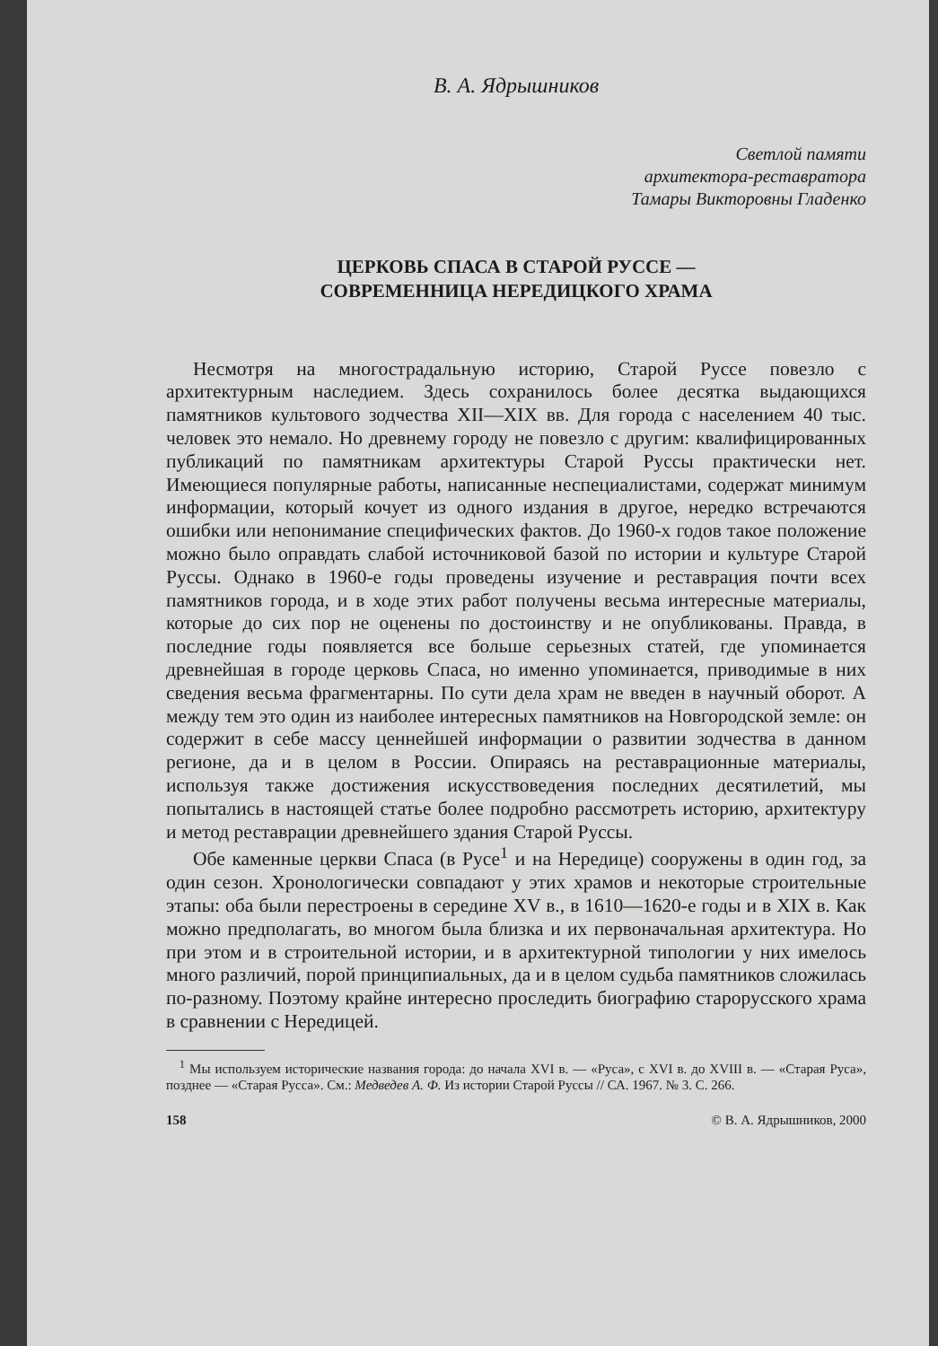В. А. Ядрышников
Светлой памяти
архитектора-реставратора
Тамары Викторовны Гладенко
ЦЕРКОВЬ СПАСА В СТАРОЙ РУССЕ —
СОВРЕМЕННИЦА НЕРЕДИЦКОГО ХРАМА
Несмотря на многострадальную историю, Старой Руссе повезло с архитектурным наследием. Здесь сохранилось более десятка выдающихся памятников культового зодчества XII—XIX вв. Для города с населением 40 тыс. человек это немало. Но древнему городу не повезло с другим: квалифицированных публикаций по памятникам архитектуры Старой Руссы практически нет. Имеющиеся популярные работы, написанные неспециалистами, содержат минимум информации, который кочует из одного издания в другое, нередко встречаются ошибки или непонимание специфических фактов. До 1960-х годов такое положение можно было оправдать слабой источниковой базой по истории и культуре Старой Руссы. Однако в 1960-е годы проведены изучение и реставрация почти всех памятников города, и в ходе этих работ получены весьма интересные материалы, которые до сих пор не оценены по достоинству и не опубликованы. Правда, в последние годы появляется все больше серьезных статей, где упоминается древнейшая в городе церковь Спаса, но именно упоминается, приводимые в них сведения весьма фрагментарны. По сути дела храм не введен в научный оборот. А между тем это один из наиболее интересных памятников на Новгородской земле: он содержит в себе массу ценнейшей информации о развитии зодчества в данном регионе, да и в целом в России. Опираясь на реставрационные материалы, используя также достижения искусствоведения последних десятилетий, мы попытались в настоящей статье более подробно рассмотреть историю, архитектуру и метод реставрации древнейшего здания Старой Руссы.
Обе каменные церкви Спаса (в Русе<sup>1</sup> и на Нередице) сооружены в один год, за один сезон. Хронологически совпадают у этих храмов и некоторые строительные этапы: оба были перестроены в середине XV в., в 1610—1620-е годы и в XIX в. Как можно предполагать, во многом была близка и их первоначальная архитектура. Но при этом и в строительной истории, и в архитектурной типологии у них имелось много различий, порой принципиальных, да и в целом судьба памятников сложилась по-разному. Поэтому крайне интересно проследить биографию старорусского храма в сравнении с Нередицей.
<sup>1</sup> Мы используем исторические названия города: до начала XVI в. — «Руса», с XVI в. до XVIII в. — «Старая Руса», позднее — «Старая Русса». См.: Медведев А. Ф. Из истории Старой Руссы // СА. 1967. № 3. С. 266.
158 © В. А. Ядрышников, 2000